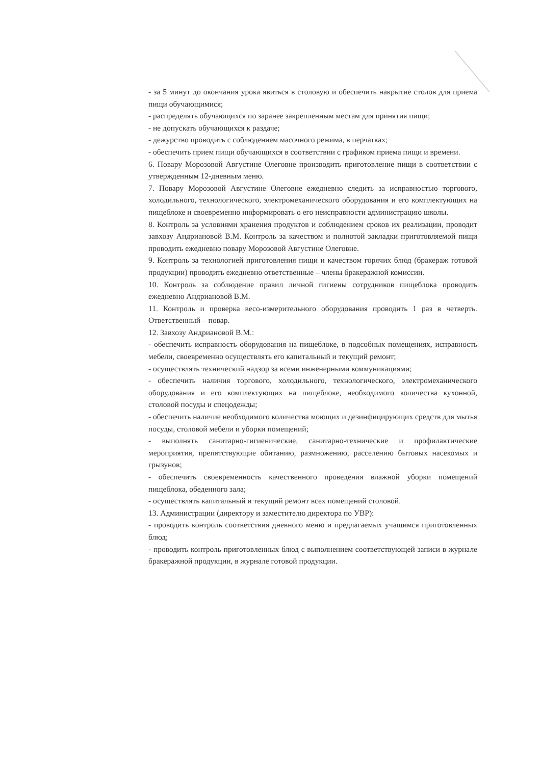- за 5 минут до окончания урока явиться в столовую и обеспечить накрытие столов для приема пищи обучающимися;
- распределять обучающихся по заранее закрепленным местам для принятия пищи;
- не допускать обучающихся к раздаче;
- дежурство проводить с соблюдением масочного режима, в перчатках;
- обеспечить прием пищи обучающихся в соответствии с графиком приема пищи и времени.
6. Повару Морозовой Августине Олеговне производить приготовление пищи в соответствии с утвержденным 12-дневным меню.
7. Повару Морозовой Августине Олеговне ежедневно следить за исправностью торгового, холодильного, технологического, электромеханического оборудования и его комплектующих на пищеблоке и своевременно информировать о его неисправности администрацию школы.
8. Контроль за условиями хранения продуктов и соблюдением сроков их реализации, проводит завхозу Андриановой В.М. Контроль за качеством и полнотой закладки приготовляемой пищи проводить ежедневно повару Морозовой Августине Олеговне.
9. Контроль за технологией приготовления пищи и качеством горячих блюд (бракераж готовой продукции) проводить ежедневно ответственные – члены бракеражной комиссии.
10. Контроль за соблюдение правил личной гигиены сотрудников пищеблока проводить ежедневно Андриановой В.М.
11. Контроль и проверка весо-измерительного оборудования проводить 1 раз в четверть. Ответственный – повар.
12. Завхозу Андриановой В.М.:
- обеспечить исправность оборудования на пищеблоке, в подсобных помещениях, исправность мебели, своевременно осуществлять его капитальный и текущий ремонт;
- осуществлять технический надзор за всеми инженерными коммуникациями;
- обеспечить наличия торгового, холодильного, технологического, электромеханического оборудования и его комплектующих на пищеблоке, необходимого количества кухонной, столовой посуды и спецодежды;
- обеспечить наличие необходимого количества моющих и дезинфицирующих средств для мытья посуды, столовой мебели и уборки помещений;
- выполнять санитарно-гигиенические, санитарно-технические и профилактические мероприятия, препятствующие обитанию, размножению, расселению бытовых насекомых и грызунов;
- обеспечить своевременность качественного проведения влажной уборки помещений пищеблока, обеденного зала;
- осуществлять капитальный и текущий ремонт всех помещений столовой.
13. Администрации (директору и заместителю директора по УВР):
- проводить контроль соответствия дневного меню и предлагаемых учащимся приготовленных блюд;
- проводить контроль приготовленных блюд с выполнением соответствующей записи в журнале бракеражной продукции, в журнале готовой продукции.